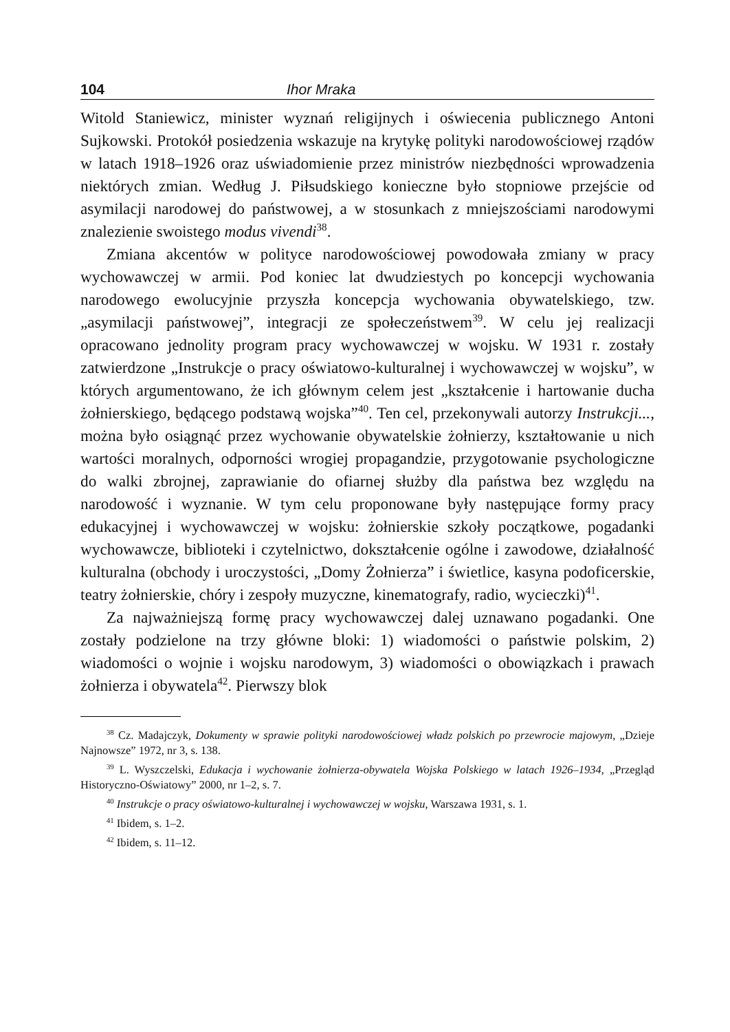104 Ihor Mraka
Witold Staniewicz, minister wyznań religijnych i oświecenia publicznego Antoni Sujkowski. Protokół posiedzenia wskazuje na krytykę polityki narodowościowej rządów w latach 1918–1926 oraz uświadomienie przez ministrów niezbędności wprowadzenia niektórych zmian. Według J. Piłsudskiego konieczne było stopniowe przejście od asymilacji narodowej do państwowej, a w stosunkach z mniejszościami narodowymi znalezienie swoistego modus vivendi<sup>38</sup>.
Zmiana akcentów w polityce narodowościowej powodowała zmiany w pracy wychowawczej w armii. Pod koniec lat dwudziestych po koncepcji wychowania narodowego ewolucyjnie przyszła koncepcja wychowania obywatelskiego, tzw. „asymilacji państwowej”, integracji ze społeczeństwem<sup>39</sup>. W celu jej realizacji opracowano jednolity program pracy wychowawczej w wojsku. W 1931 r. zostały zatwierdzone „Instrukcje o pracy oświatowo-kulturalnej i wychowawczej w wojsku”, w których argumentowano, że ich głównym celem jest „kształcenie i hartowanie ducha żołnierskiego, będącego podstawą wojska”<sup>40</sup>. Ten cel, przekonywali autorzy Instrukcji..., można było osiągnąć przez wychowanie obywatelskie żołnierzy, kształtowanie u nich wartości moralnych, odporności wrogiej propagandzie, przygotowanie psychologiczne do walki zbrojnej, zaprawianie do ofiarnej służby dla państwa bez względu na narodowość i wyznanie. W tym celu proponowane były następujące formy pracy edukacyjnej i wychowawczej w wojsku: żołnierskie szkoły początkowe, pogadanki wychowawcze, biblioteki i czytelnictwo, dokształcenie ogólne i zawodowe, działalność kulturalna (obchody i uroczystości, „Domy Żołnierza” i świetlice, kasyna podoficerskie, teatry żołnierskie, chóry i zespoły muzyczne, kinematografy, radio, wycieczki)<sup>41</sup>.
Za najważniejszą formę pracy wychowawczej dalej uznawano pogadanki. One zostały podzielone na trzy główne bloki: 1) wiadomości o państwie polskim, 2) wiadomości o wojnie i wojsku narodowym, 3) wiadomości o obowiązkach i prawach żołnierza i obywatela<sup>42</sup>. Pierwszy blok
<sup>38</sup> Cz. Madajczyk, Dokumenty w sprawie polityki narodowościowej władz polskich po przewrocie majowym, „Dzieje Najnowsze” 1972, nr 3, s. 138.
<sup>39</sup> L. Wyszczelski, Edukacja i wychowanie żołnierza-obywatela Wojska Polskiego w latach 1926–1934, „Przegląd Historyczno-Oświatowy” 2000, nr 1–2, s. 7.
<sup>40</sup> Instrukcje o pracy oświatowo-kulturalnej i wychowawczej w wojsku, Warszawa 1931, s. 1.
<sup>41</sup> Ibidem, s. 1–2.
<sup>42</sup> Ibidem, s. 11–12.